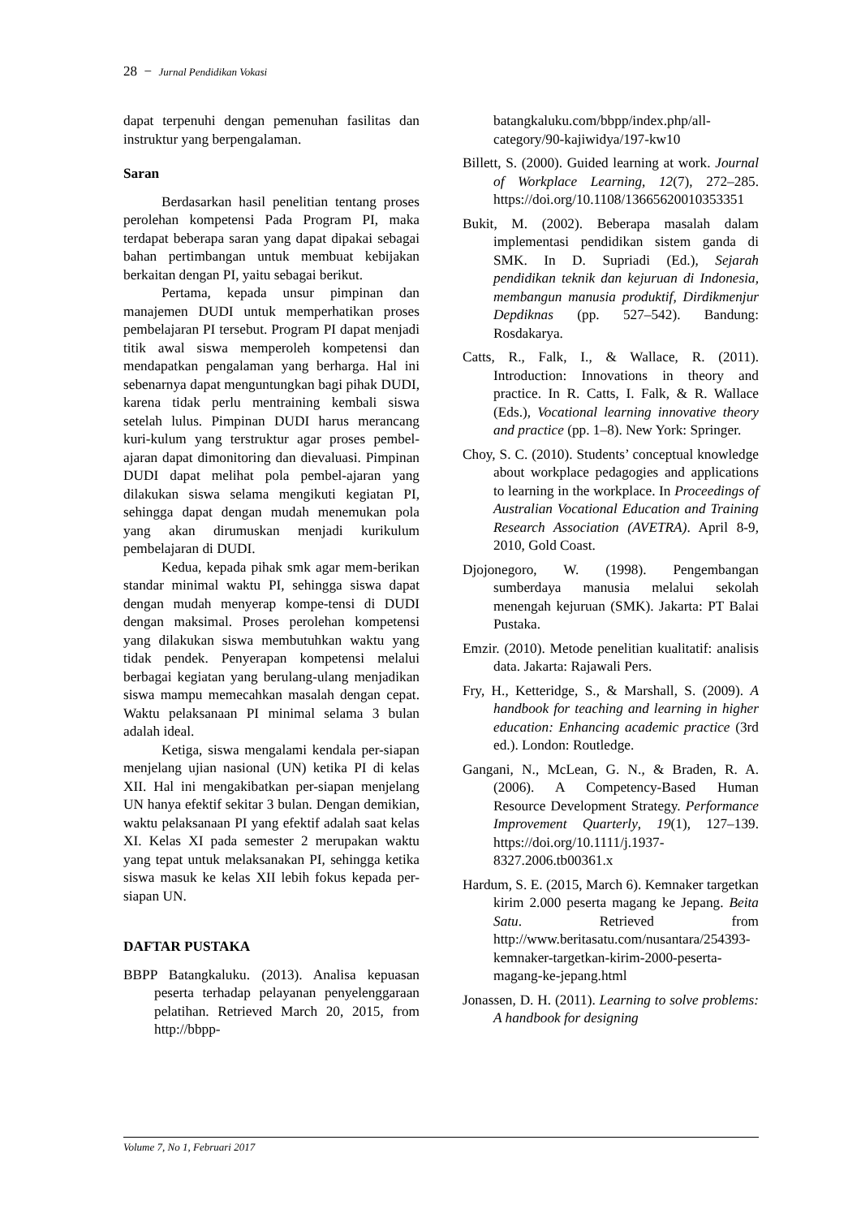28 − Jurnal Pendidikan Vokasi
dapat terpenuhi dengan pemenuhan fasilitas dan instruktur yang berpengalaman.
Saran
Berdasarkan hasil penelitian tentang proses perolehan kompetensi Pada Program PI, maka terdapat beberapa saran yang dapat dipakai sebagai bahan pertimbangan untuk membuat kebijakan berkaitan dengan PI, yaitu sebagai berikut.
Pertama, kepada unsur pimpinan dan manajemen DUDI untuk memperhatikan proses pembelajaran PI tersebut. Program PI dapat menjadi titik awal siswa memperoleh kompetensi dan mendapatkan pengalaman yang berharga. Hal ini sebenarnya dapat menguntungkan bagi pihak DUDI, karena tidak perlu mentraining kembali siswa setelah lulus. Pimpinan DUDI harus merancang kuri-kulum yang terstruktur agar proses pembel-ajaran dapat dimonitoring dan dievaluasi. Pimpinan DUDI dapat melihat pola pembel-ajaran yang dilakukan siswa selama mengikuti kegiatan PI, sehingga dapat dengan mudah menemukan pola yang akan dirumuskan menjadi kurikulum pembelajaran di DUDI.
Kedua, kepada pihak smk agar mem-berikan standar minimal waktu PI, sehingga siswa dapat dengan mudah menyerap kompe-tensi di DUDI dengan maksimal. Proses perolehan kompetensi yang dilakukan siswa membutuhkan waktu yang tidak pendek. Penyerapan kompetensi melalui berbagai kegiatan yang berulang-ulang menjadikan siswa mampu memecahkan masalah dengan cepat. Waktu pelaksanaan PI minimal selama 3 bulan adalah ideal.
Ketiga, siswa mengalami kendala per-siapan menjelang ujian nasional (UN) ketika PI di kelas XII. Hal ini mengakibatkan per-siapan menjelang UN hanya efektif sekitar 3 bulan. Dengan demikian, waktu pelaksanaan PI yang efektif adalah saat kelas XI. Kelas XI pada semester 2 merupakan waktu yang tepat untuk melaksanakan PI, sehingga ketika siswa masuk ke kelas XII lebih fokus kepada per-siapan UN.
DAFTAR PUSTAKA
BBPP Batangkaluku. (2013). Analisa kepuasan peserta terhadap pelayanan penyelenggaraan pelatihan. Retrieved March 20, 2015, from http://bbpp-
batangkaluku.com/bbpp/index.php/all-category/90-kajiwidya/197-kw10
Billett, S. (2000). Guided learning at work. Journal of Workplace Learning, 12(7), 272–285. https://doi.org/10.1108/13665620010353351
Bukit, M. (2002). Beberapa masalah dalam implementasi pendidikan sistem ganda di SMK. In D. Supriadi (Ed.), Sejarah pendidikan teknik dan kejuruan di Indonesia, membangun manusia produktif, Dirdikmenjur Depdiknas (pp. 527–542). Bandung: Rosdakarya.
Catts, R., Falk, I., & Wallace, R. (2011). Introduction: Innovations in theory and practice. In R. Catts, I. Falk, & R. Wallace (Eds.), Vocational learning innovative theory and practice (pp. 1–8). New York: Springer.
Choy, S. C. (2010). Students’ conceptual knowledge about workplace pedagogies and applications to learning in the workplace. In Proceedings of Australian Vocational Education and Training Research Association (AVETRA). April 8-9, 2010, Gold Coast.
Djojonegoro, W. (1998). Pengembangan sumberdaya manusia melalui sekolah menengah kejuruan (SMK). Jakarta: PT Balai Pustaka.
Emzir. (2010). Metode penelitian kualitatif: analisis data. Jakarta: Rajawali Pers.
Fry, H., Ketteridge, S., & Marshall, S. (2009). A handbook for teaching and learning in higher education: Enhancing academic practice (3rd ed.). London: Routledge.
Gangani, N., McLean, G. N., & Braden, R. A. (2006). A Competency-Based Human Resource Development Strategy. Performance Improvement Quarterly, 19(1), 127–139. https://doi.org/10.1111/j.1937-8327.2006.tb00361.x
Hardum, S. E. (2015, March 6). Kemnaker targetkan kirim 2.000 peserta magang ke Jepang. Beita Satu. Retrieved from http://www.beritasatu.com/nusantara/254393-kemnaker-targetkan-kirim-2000-peserta-magang-ke-jepang.html
Jonassen, D. H. (2011). Learning to solve problems: A handbook for designing
Volume 7, No 1, Februari 2017